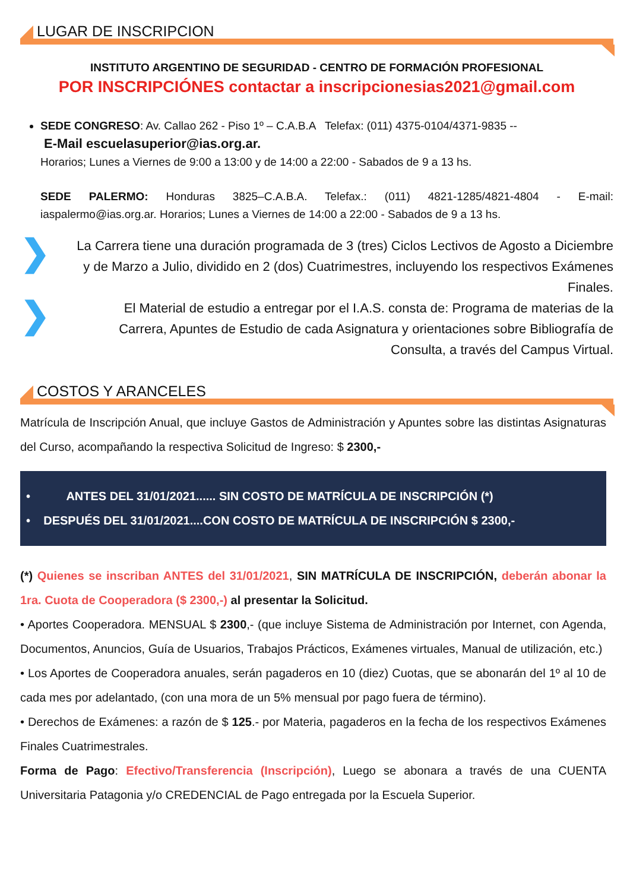LUGAR DE INSCRIPCION
INSTITUTO ARGENTINO DE SEGURIDAD - CENTRO DE FORMACIÓN PROFESIONAL
POR INSCRIPCIÓNES contactar a inscripcionesias2021@gmail.com
SEDE CONGRESO: Av. Callao 262 - Piso 1º – C.A.B.A Telefax: (011) 4375-0104/4371-9835 --
E-Mail escuelasuperior@ias.org.ar.
Horarios; Lunes a Viernes de 9:00 a 13:00 y de 14:00 a 22:00 - Sabados de 9 a 13 hs.
SEDE PALERMO: Honduras 3825–C.A.B.A. Telefax.: (011) 4821-1285/4821-4804 - E-mail: iaspalermo@ias.org.ar. Horarios; Lunes a Viernes de 14:00 a 22:00 - Sabados de 9 a 13 hs.
❯
La Carrera tiene una duración programada de 3 (tres) Ciclos Lectivos de Agosto a Diciembre y de Marzo a Julio, dividido en 2 (dos) Cuatrimestres, incluyendo los respectivos Exámenes Finales.
❯
El Material de estudio a entregar por el I.A.S. consta de: Programa de materias de la Carrera, Apuntes de Estudio de cada Asignatura y orientaciones sobre Bibliografía de Consulta, a través del Campus Virtual.
COSTOS Y ARANCELES
Matrícula de Inscripción Anual, que incluye Gastos de Administración y Apuntes sobre las distintas Asignaturas del Curso, acompañando la respectiva Solicitud de Ingreso: $ 2300,-
• ANTES DEL 31/01/2021...... SIN COSTO DE MATRÍCULA DE INSCRIPCIÓN (*)
• DESPUÉS DEL 31/01/2021....CON COSTO DE MATRÍCULA DE INSCRIPCIÓN $ 2300,-
(*) Quienes se inscriban ANTES del 31/01/2021, SIN MATRÍCULA DE INSCRIPCIÓN, deberán abonar la 1ra. Cuota de Cooperadora ($ 2300,-) al presentar la Solicitud.
• Aportes Cooperadora. MENSUAL $ 2300,- (que incluye Sistema de Administración por Internet, con Agenda, Documentos, Anuncios, Guía de Usuarios, Trabajos Prácticos, Exámenes virtuales, Manual de utilización, etc.)
• Los Aportes de Cooperadora anuales, serán pagaderos en 10 (diez) Cuotas, que se abonarán del 1º al 10 de cada mes por adelantado, (con una mora de un 5% mensual por pago fuera de término).
• Derechos de Exámenes: a razón de $ 125.- por Materia, pagaderos en la fecha de los respectivos Exámenes Finales Cuatrimestrales.
Forma de Pago: Efectivo/Transferencia (Inscripción), Luego se abonara a través de una CUENTA Universitaria Patagonia y/o CREDENCIAL de Pago entregada por la Escuela Superior.